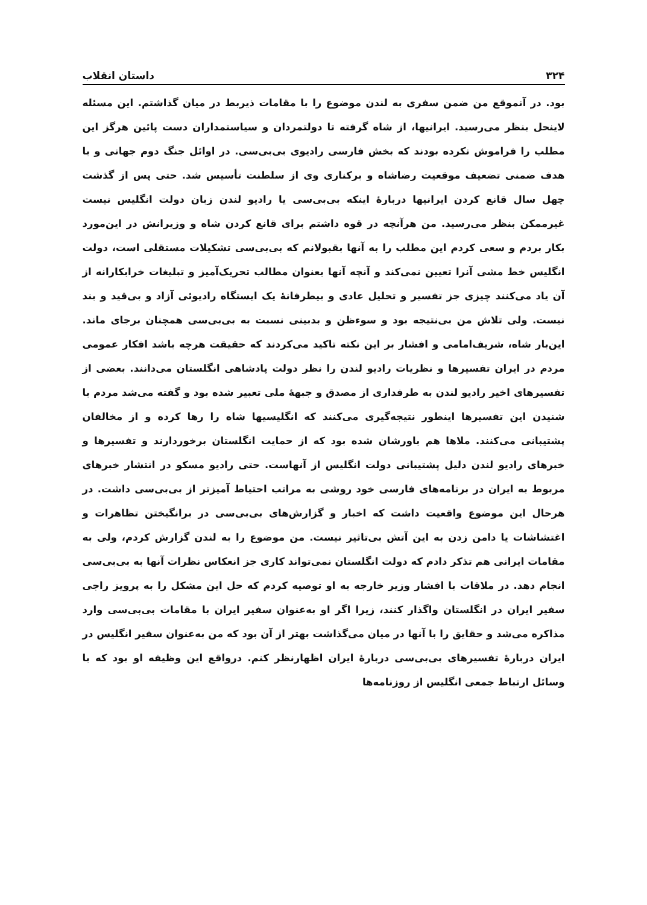۳۲۴ داستان انقلاب
بود. در آنموقع من ضمن سفری به لندن موضوع را با مقامات ذیربط در میان گذاشتم. این مسئله لاینحل بنظر می‌رسید. ایرانیها، از شاه گرفته تا دولتمردان و سیاستمداران دست پائین هرگز این مطلب را فراموش نکرده بودند که بخش فارسی رادیوی بی‌بی‌سی. در اوائل جنگ دوم جهانی و با هدف ضمنی تضعیف موقعیت رضاشاه و برکناری وی از سلطنت تأسیس شد. حتی پس از گذشت چهل سال قانع کردن ایرانیها دربارهٔ اینکه بی‌بی‌سی یا رادیو لندن زبان دولت انگلیس نیست غیرممکن بنظر می‌رسید. من هرآنچه در قوه داشتم برای قانع کردن شاه و وزیرانش در این‌مورد بکار بردم و سعی کردم این مطلب را به آنها بقبولانم که بی‌بی‌سی تشکیلات مستقلی است، دولت انگلیس خط مشی آنرا تعیین نمی‌کند و آنچه آنها بعنوان مطالب تحریک‌آمیز و تبلیغات خرابکارانه از آن یاد می‌کنند چیزی جز تفسیر و تحلیل عادی و بیطرفانهٔ یک ایستگاه رادیوئی آزاد و بی‌قید و بند نیست. ولی تلاش من بی‌نتیجه بود و سوءظن و بدبینی نسبت به بی‌بی‌سی همچنان برجای ماند. این‌بار شاه، شریف‌امامی و افشار بر این نکته تاکید می‌کردند که حقیقت هرچه باشد افکار عمومی مردم در ایران تفسیرها و نظریات رادیو لندن را نظر دولت پادشاهی انگلستان می‌دانند. بعضی از تفسیرهای اخیر رادیو لندن به طرفداری از مصدق و جبههٔ ملی تعبیر شده بود و گفته می‌شد مردم با شنیدن این تفسیرها اینطور نتیجه‌گیری می‌کنند که انگلیسیها شاه را رها کرده و از مخالفان پشتیبانی می‌کنند. ملاها هم باورشان شده بود که از حمایت انگلستان برخوردارند و تفسیرها و خبرهای رادیو لندن دلیل پشتیبانی دولت انگلیس از آنهاست. حتی رادیو مسکو در انتشار خبرهای مربوط به ایران در برنامه‌های فارسی خود روشی به مراتب احتیاط آمیزتر از بی‌بی‌سی داشت. در هرحال این موضوع واقعیت داشت که اخبار و گزارش‌های بی‌بی‌سی در برانگیختن تظاهرات و اغتشاشات یا دامن زدن به این آتش بی‌تاثیر نیست. من موضوع را به لندن گزارش کردم، ولی به مقامات ایرانی هم تذکر دادم که دولت انگلستان نمی‌تواند کاری جز انعکاس نظرات آنها به بی‌بی‌سی انجام دهد. در ملاقات با افشار وزیر خارجه به او توصیه کردم که حل این مشکل را به پرویز راجی سفیر ایران در انگلستان واگذار کنند، زیرا اگر او به‌عنوان سفیر ایران با مقامات بی‌بی‌سی وارد مذاکره می‌شد و حقایق را با آنها در میان می‌گذاشت بهتر از آن بود که من به‌عنوان سفیر انگلیس در ایران دربارهٔ تفسیرهای بی‌بی‌سی دربارهٔ ایران اظهارنظر کنم. درواقع این وظیفه او بود که با وسائل ارتباط جمعی انگلیس از روزنامه‌ها